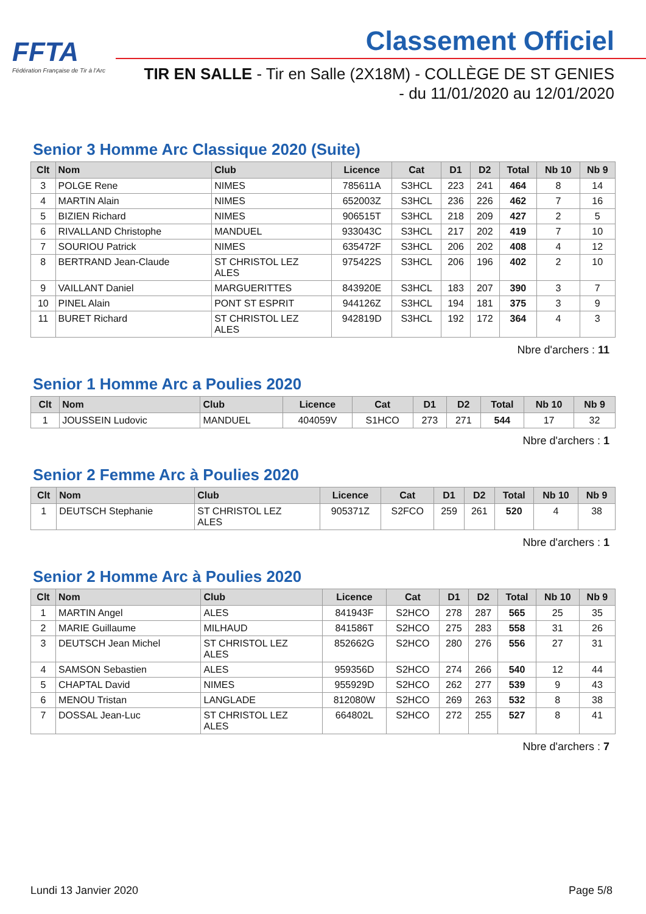FFTA
Fédération Française de Tir à l'Arc
Classement Officiel
TIR EN SALLE - Tir en Salle (2X18M) - COLLÈGE DE ST GENIES
- du 11/01/2020 au 12/01/2020
Senior 3 Homme Arc Classique 2020 (Suite)
| Clt | Nom | Club | Licence | Cat | D1 | D2 | Total | Nb 10 | Nb 9 |
| --- | --- | --- | --- | --- | --- | --- | --- | --- | --- |
| 3 | POLGE Rene | NIMES | 785611A | S3HCL | 223 | 241 | 464 | 8 | 14 |
| 4 | MARTIN Alain | NIMES | 652003Z | S3HCL | 236 | 226 | 462 | 7 | 16 |
| 5 | BIZIEN Richard | NIMES | 906515T | S3HCL | 218 | 209 | 427 | 2 | 5 |
| 6 | RIVALLAND Christophe | MANDUEL | 933043C | S3HCL | 217 | 202 | 419 | 7 | 10 |
| 7 | SOURIOU Patrick | NIMES | 635472F | S3HCL | 206 | 202 | 408 | 4 | 12 |
| 8 | BERTRAND Jean-Claude | ST CHRISTOL LEZ ALES | 975422S | S3HCL | 206 | 196 | 402 | 2 | 10 |
| 9 | VAILLANT Daniel | MARGUERITTES | 843920E | S3HCL | 183 | 207 | 390 | 3 | 7 |
| 10 | PINEL Alain | PONT ST ESPRIT | 944126Z | S3HCL | 194 | 181 | 375 | 3 | 9 |
| 11 | BURET Richard | ST CHRISTOL LEZ ALES | 942819D | S3HCL | 192 | 172 | 364 | 4 | 3 |
Nbre d'archers : 11
Senior 1 Homme Arc a Poulies 2020
| Clt | Nom | Club | Licence | Cat | D1 | D2 | Total | Nb 10 | Nb 9 |
| --- | --- | --- | --- | --- | --- | --- | --- | --- | --- |
| 1 | JOUSSEIN Ludovic | MANDUEL | 404059V | S1HCO | 273 | 271 | 544 | 17 | 32 |
Nbre d'archers : 1
Senior 2 Femme Arc à Poulies 2020
| Clt | Nom | Club | Licence | Cat | D1 | D2 | Total | Nb 10 | Nb 9 |
| --- | --- | --- | --- | --- | --- | --- | --- | --- | --- |
| 1 | DEUTSCH Stephanie | ST CHRISTOL LEZ ALES | 905371Z | S2FCO | 259 | 261 | 520 | 4 | 38 |
Nbre d'archers : 1
Senior 2 Homme Arc à Poulies 2020
| Clt | Nom | Club | Licence | Cat | D1 | D2 | Total | Nb 10 | Nb 9 |
| --- | --- | --- | --- | --- | --- | --- | --- | --- | --- |
| 1 | MARTIN Angel | ALES | 841943F | S2HCO | 278 | 287 | 565 | 25 | 35 |
| 2 | MARIE Guillaume | MILHAUD | 841586T | S2HCO | 275 | 283 | 558 | 31 | 26 |
| 3 | DEUTSCH Jean Michel | ST CHRISTOL LEZ ALES | 852662G | S2HCO | 280 | 276 | 556 | 27 | 31 |
| 4 | SAMSON Sebastien | ALES | 959356D | S2HCO | 274 | 266 | 540 | 12 | 44 |
| 5 | CHAPTAL David | NIMES | 955929D | S2HCO | 262 | 277 | 539 | 9 | 43 |
| 6 | MENOU Tristan | LANGLADE | 812080W | S2HCO | 269 | 263 | 532 | 8 | 38 |
| 7 | DOSSAL Jean-Luc | ST CHRISTOL LEZ ALES | 664802L | S2HCO | 272 | 255 | 527 | 8 | 41 |
Nbre d'archers : 7
Lundi 13 Janvier 2020 Page 5/8